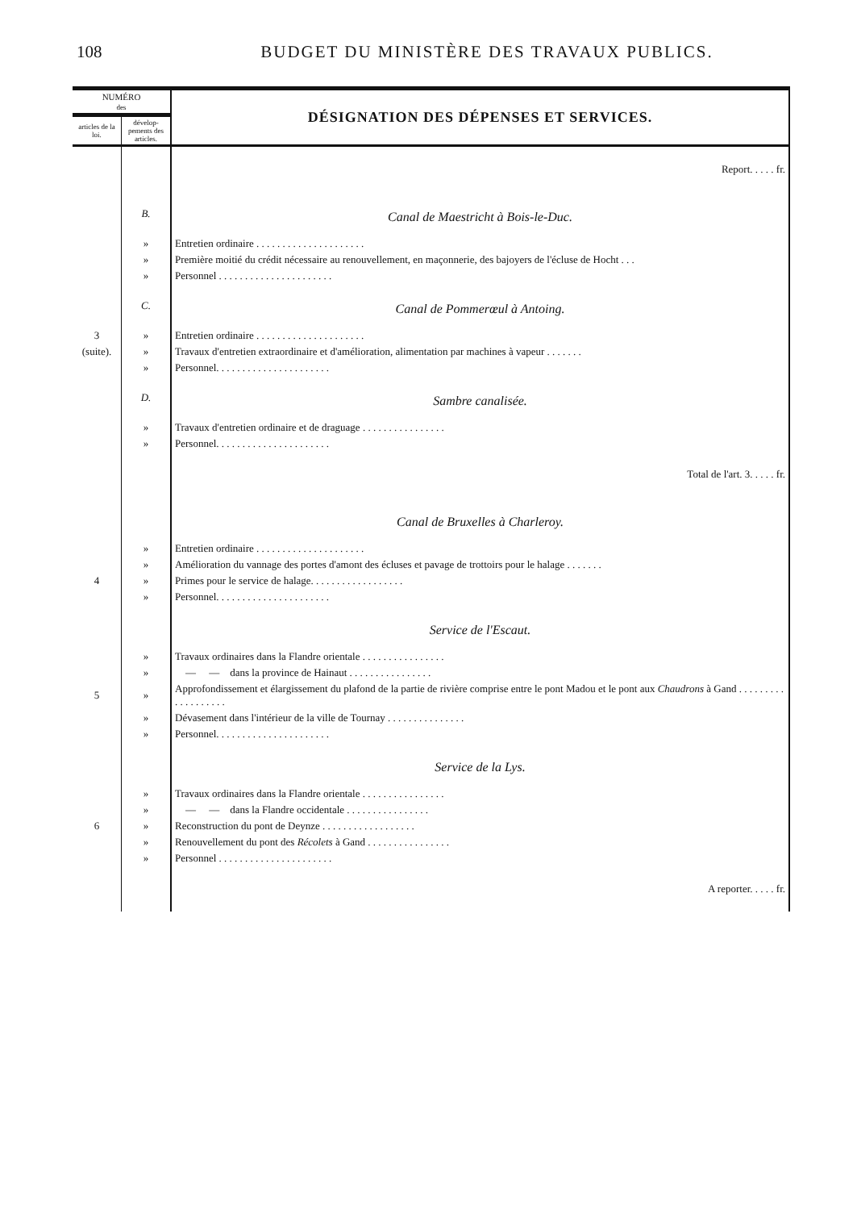108 BUDGET DU MINISTÈRE DES TRAVAUX PUBLICS.
| NUMÉRO des | | DÉSIGNATION DES DÉPENSES ET SERVICES. |
| --- | --- | --- |
| articles de la loi. | dévelop-pements des articles. | |
| | | Report. . . . . fr. |
| | B. | Canal de Maestricht à Bois-le-Duc. |
| | » | Entretien ordinaire . . . . . . . . . . . . . . . . . . . . . |
| | » | Première moitié du crédit nécessaire au renouvellement, en maçonnerie, des bajoyers de l'écluse de Hocht . . . |
| | » | Personnel . . . . . . . . . . . . . . . . . . . . . . |
| | C. | Canal de Pommerœul à Antoing. |
| 3 | » | Entretien ordinaire . . . . . . . . . . . . . . . . . . . . . |
| (suite). | » | Travaux d'entretien extraordinaire et d'amélioration, alimentation par machines à vapeur . . . . . . . |
| | » | Personnel. . . . . . . . . . . . . . . . . . . . . . |
| | D. | Sambre canalisée. |
| | » | Travaux d'entretien ordinaire et de draguage . . . . . . . . . . . . . . . . |
| | » | Personnel. . . . . . . . . . . . . . . . . . . . . . |
| | | Total de l'art. 3. . . . . fr. |
| | | Canal de Bruxelles à Charleroy. |
| | » | Entretien ordinaire . . . . . . . . . . . . . . . . . . . . . |
| | » | Amélioration du vannage des portes d'amont des écluses et pavage de trottoirs pour le halage . . . . . . . |
| 4 | » | Primes pour le service de halage. . . . . . . . . . . . . . . . . . |
| | » | Personnel. . . . . . . . . . . . . . . . . . . . . . |
| | | Service de l'Escaut. |
| | » | Travaux ordinaires dans la Flandre orientale . . . . . . . . . . . . . . . . |
| | » | — — dans la province de Hainaut . . . . . . . . . . . . . . . . |
| 5 | » | Approfondissement et élargissement du plafond de la partie de rivière comprise entre le pont Madou et le pont aux Chaudrons à Gand . . . . . . . . . . . . . . . . . . . |
| | » | Dévasement dans l'intérieur de la ville de Tournay . . . . . . . . . . . . . . . |
| | » | Personnel. . . . . . . . . . . . . . . . . . . . . . |
| | | Service de la Lys. |
| | » | Travaux ordinaires dans la Flandre orientale . . . . . . . . . . . . . . . . |
| | » | — — dans la Flandre occidentale . . . . . . . . . . . . . . . . |
| 6 | » | Reconstruction du pont de Deynze . . . . . . . . . . . . . . . . . . |
| | » | Renouvellement du pont des Récolets à Gand . . . . . . . . . . . . . . . . |
| | » | Personnel . . . . . . . . . . . . . . . . . . . . . . |
| | | A reporter. . . . . fr. |